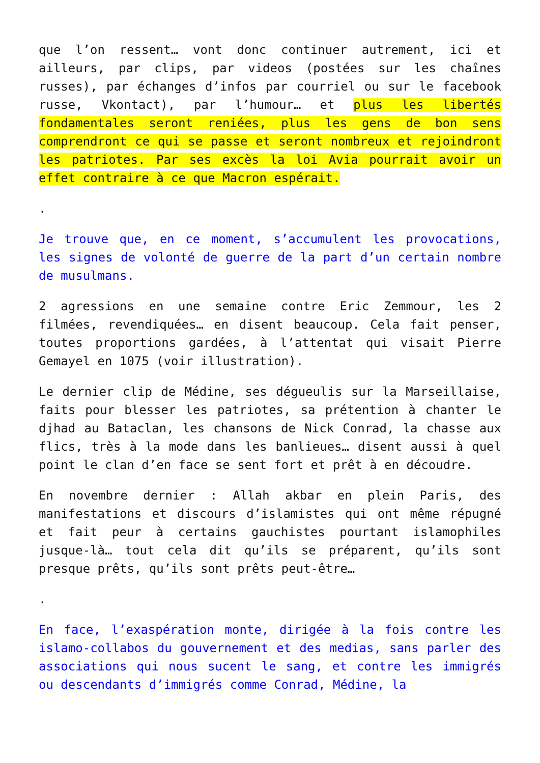que l’on ressent… vont donc continuer autrement, ici et ailleurs, par clips, par videos (postées sur les chaînes russes), par échanges d’infos par courriel ou sur le facebook russe, Vkontact), par l’humour… et plus les libertés fondamentales seront reniées, plus les gens de bon sens comprendront ce qui se passe et seront nombreux et rejoindront les patriotes. Par ses excès la loi Avia pourrait avoir un effet contraire à ce que Macron espérait.
.
Je trouve que, en ce moment, s’accumulent les provocations, les signes de volonté de guerre de la part d’un certain nombre de musulmans.
2 agressions en une semaine contre Eric Zemmour, les 2 filmées, revendiquées… en disent beaucoup. Cela fait penser, toutes proportions gardées, à l’attentat qui visait Pierre Gemayel en 1075 (voir illustration).
Le dernier clip de Médine, ses dégueulis sur la Marseillaise, faits pour blesser les patriotes, sa prétention à chanter le djhad au Bataclan, les chansons de Nick Conrad, la chasse aux flics, très à la mode dans les banlieues… disent aussi à quel point le clan d’en face se sent fort et prêt à en découdre.
En novembre dernier : Allah akbar en plein Paris, des manifestations et discours d’islamistes qui ont même répugné et fait peur à certains gauchistes pourtant islamophiles jusque-là… tout cela dit qu’ils se préparent, qu’ils sont presque prêts, qu’ils sont prêts peut-être…
.
En face, l’exaspération monte, dirigée à la fois contre les islamo-collabos du gouvernement et des medias, sans parler des associations qui nous sucent le sang, et contre les immigrés ou descendants d’immigrés comme Conrad, Médine, la